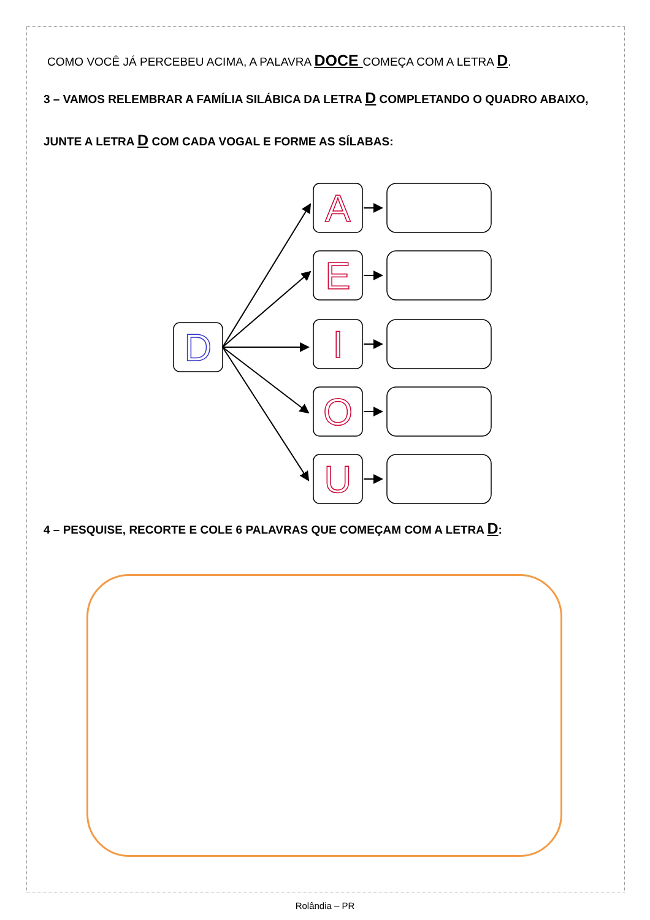COMO VOCÊ JÁ PERCEBEU ACIMA, A PALAVRA DOCE COMEÇA COM A LETRA D.
3 – VAMOS RELEMBRAR A FAMÍLIA SILÁBICA DA LETRA D COMPLETANDO O QUADRO ABAIXO,
JUNTE A LETRA D COM CADA VOGAL E FORME AS SÍLABAS:
D
A
E
I
O
U
4 – PESQUISE, RECORTE E COLE 6 PALAVRAS QUE COMEÇAM COM A LETRA D:
Rolândia – PR